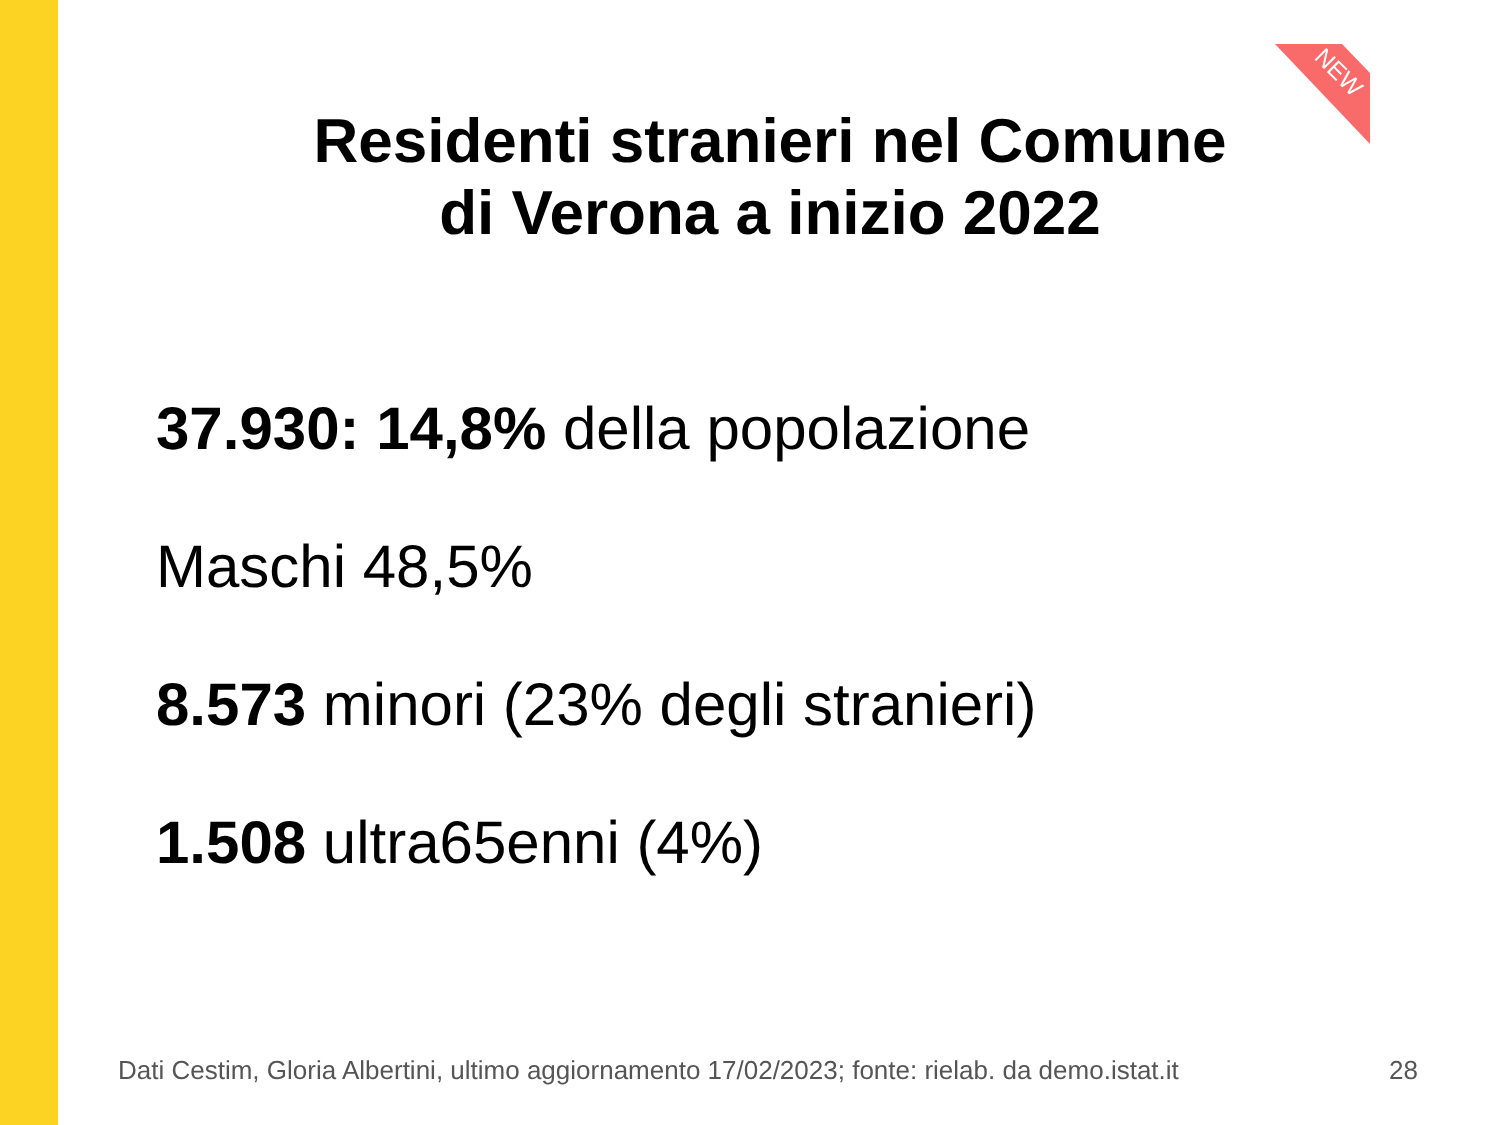NEW
Residenti stranieri nel Comune
di Verona a inizio 2022
37.930: 14,8% della popolazione
Maschi 48,5%
8.573 minori (23% degli stranieri)
1.508 ultra65enni (4%)
Dati Cestim, Gloria Albertini, ultimo aggiornamento 17/02/2023; fonte: rielab. da demo.istat.it 28